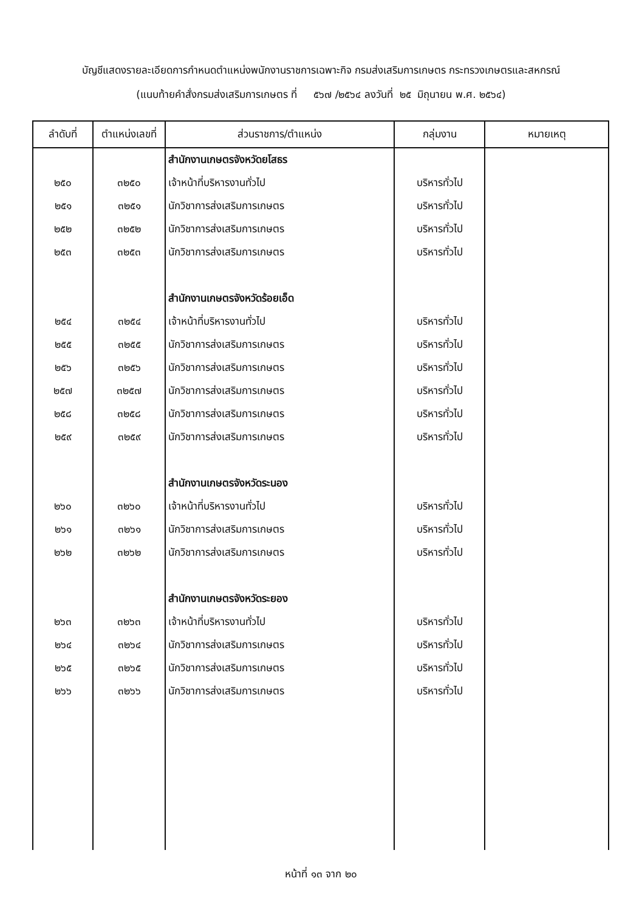บัญชีแสดงรายละเอียดการกำหนดตำแหน่งพนักงานราชการเฉพาะกิจ กรมส่งเสริมการเกษตร กระทรวงเกษตรและสหกรณ์
(แนบท้ายคำสั่งกรมส่งเสริมการเกษตร ที่ ๕๖๗ /๒๕๖๔ ลงวันที่ ๒๕ มิถุนายน พ.ศ. ๒๕๖๔)
| ลำดับที่ | ตำแหน่งเลขที่ | ส่วนราชการ/ตำแหน่ง | กลุ่มงาน | หมายเหตุ |
| --- | --- | --- | --- | --- |
| | | สำนักงานเกษตรจังหวัดยโสธร | | |
| ๒๕๐ | ๓๒๕๐ | เจ้าหน้าที่บริหารงานทั่วไป | บริหารทั่วไป | |
| ๒๕๑ | ๓๒๕๑ | นักวิชาการส่งเสริมการเกษตร | บริหารทั่วไป | |
| ๒๕๒ | ๓๒๕๒ | นักวิชาการส่งเสริมการเกษตร | บริหารทั่วไป | |
| ๒๕๓ | ๓๒๕๓ | นักวิชาการส่งเสริมการเกษตร | บริหารทั่วไป | |
| | | สำนักงานเกษตรจังหวัดร้อยเอ็ด | | |
| ๒๕๔ | ๓๒๕๔ | เจ้าหน้าที่บริหารงานทั่วไป | บริหารทั่วไป | |
| ๒๕๕ | ๓๒๕๕ | นักวิชาการส่งเสริมการเกษตร | บริหารทั่วไป | |
| ๒๕๖ | ๓๒๕๖ | นักวิชาการส่งเสริมการเกษตร | บริหารทั่วไป | |
| ๒๕๗ | ๓๒๕๗ | นักวิชาการส่งเสริมการเกษตร | บริหารทั่วไป | |
| ๒๕๘ | ๓๒๕๘ | นักวิชาการส่งเสริมการเกษตร | บริหารทั่วไป | |
| ๒๕๙ | ๓๒๕๙ | นักวิชาการส่งเสริมการเกษตร | บริหารทั่วไป | |
| | | สำนักงานเกษตรจังหวัดระนอง | | |
| ๒๖๐ | ๓๒๖๐ | เจ้าหน้าที่บริหารงานทั่วไป | บริหารทั่วไป | |
| ๒๖๑ | ๓๒๖๑ | นักวิชาการส่งเสริมการเกษตร | บริหารทั่วไป | |
| ๒๖๒ | ๓๒๖๒ | นักวิชาการส่งเสริมการเกษตร | บริหารทั่วไป | |
| | | สำนักงานเกษตรจังหวัดระยอง | | |
| ๒๖๓ | ๓๒๖๓ | เจ้าหน้าที่บริหารงานทั่วไป | บริหารทั่วไป | |
| ๒๖๔ | ๓๒๖๔ | นักวิชาการส่งเสริมการเกษตร | บริหารทั่วไป | |
| ๒๖๕ | ๓๒๖๕ | นักวิชาการส่งเสริมการเกษตร | บริหารทั่วไป | |
| ๒๖๖ | ๓๒๖๖ | นักวิชาการส่งเสริมการเกษตร | บริหารทั่วไป | |
หน้าที่ ๑๓ จาก ๒๐